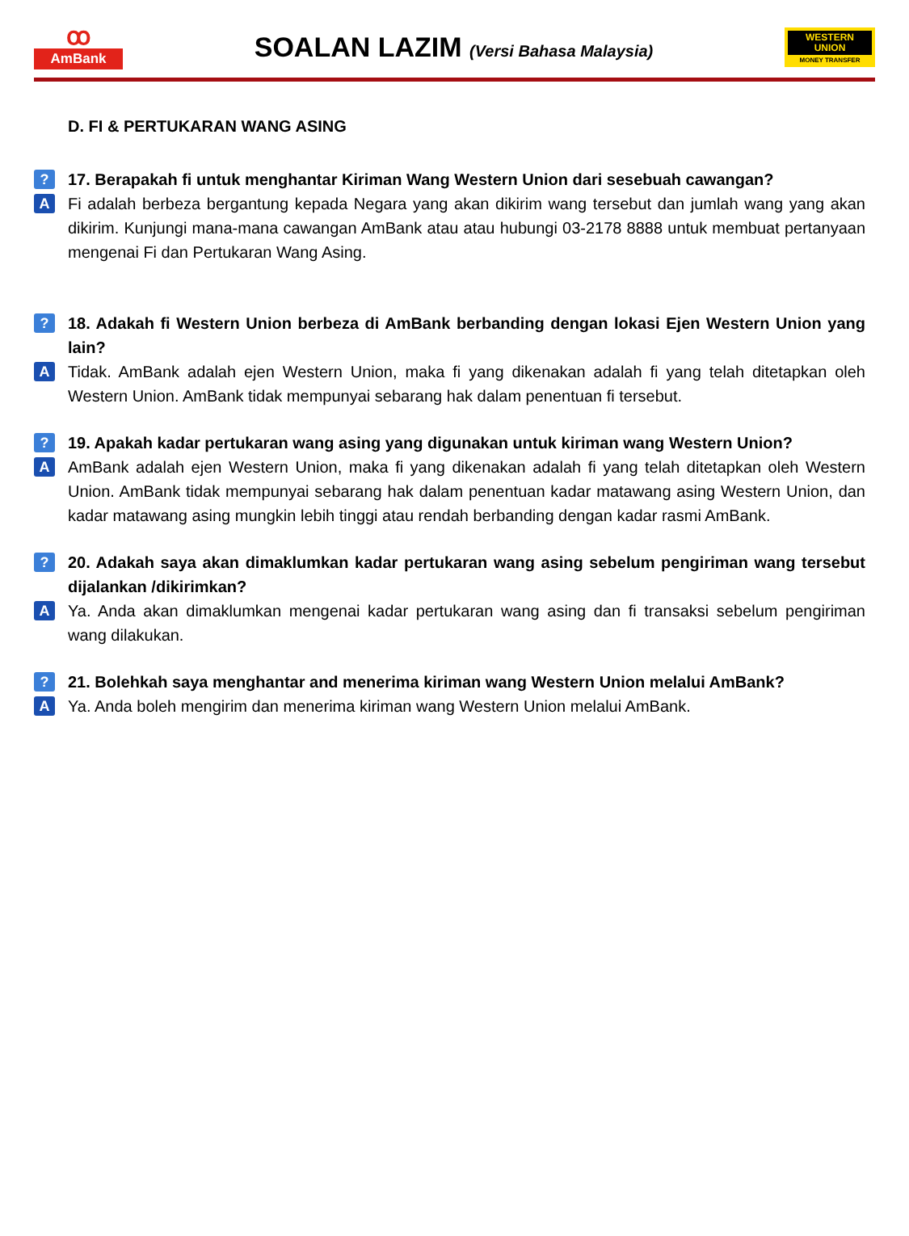ꝏ
AmBank
SOALAN LAZIM (Versi Bahasa Malaysia)
WESTERN
UNION
MONEY TRANSFER
D. FI & PERTUKARAN WANG ASING
? 17. Berapakah fi untuk menghantar Kiriman Wang Western Union dari sesebuah cawangan?
A Fi adalah berbeza bergantung kepada Negara yang akan dikirim wang tersebut dan jumlah wang yang akan dikirim. Kunjungi mana-mana cawangan AmBank atau atau hubungi 03-2178 8888 untuk membuat pertanyaan mengenai Fi dan Pertukaran Wang Asing.
? 18. Adakah fi Western Union berbeza di AmBank berbanding dengan lokasi Ejen Western Union yang lain?
A Tidak. AmBank adalah ejen Western Union, maka fi yang dikenakan adalah fi yang telah ditetapkan oleh Western Union. AmBank tidak mempunyai sebarang hak dalam penentuan fi tersebut.
? 19. Apakah kadar pertukaran wang asing yang digunakan untuk kiriman wang Western Union?
A AmBank adalah ejen Western Union, maka fi yang dikenakan adalah fi yang telah ditetapkan oleh Western Union. AmBank tidak mempunyai sebarang hak dalam penentuan kadar matawang asing Western Union, dan kadar matawang asing mungkin lebih tinggi atau rendah berbanding dengan kadar rasmi AmBank.
? 20. Adakah saya akan dimaklumkan kadar pertukaran wang asing sebelum pengiriman wang tersebut dijalankan /dikirimkan?
A Ya. Anda akan dimaklumkan mengenai kadar pertukaran wang asing dan fi transaksi sebelum pengiriman wang dilakukan.
? 21. Bolehkah saya menghantar and menerima kiriman wang Western Union melalui AmBank?
A Ya. Anda boleh mengirim dan menerima kiriman wang Western Union melalui AmBank.